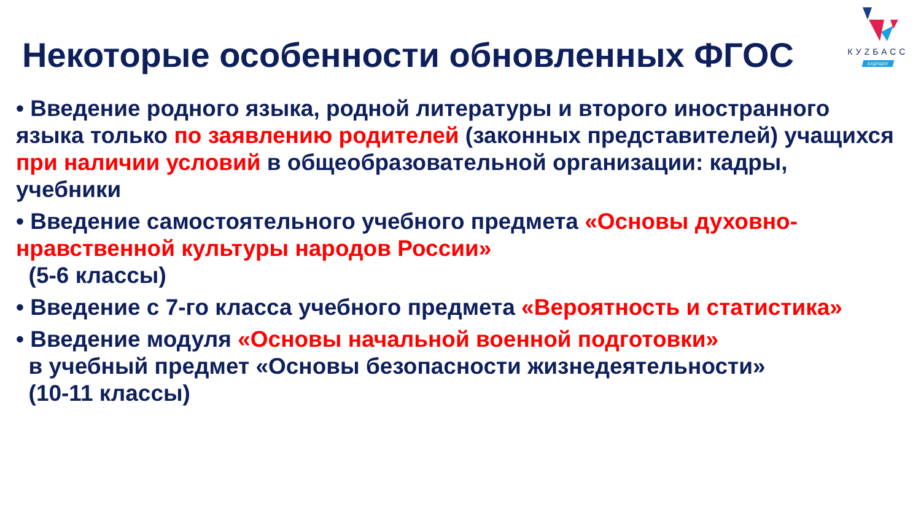КУZБАСС
БУДУЩЕЕ
Некоторые особенности обновленных ФГОС
• Введение родного языка, родной литературы и второго иностранного языка только по заявлению родителей (законных представителей) учащихся при наличии условий в общеобразовательной организации: кадры, учебники
• Введение самостоятельного учебного предмета «Основы духовно-нравственной культуры народов России»
(5-6 классы)
• Введение с 7-го класса учебного предмета «Вероятность и статистика»
• Введение модуля «Основы начальной военной подготовки»
в учебный предмет «Основы безопасности жизнедеятельности»
(10-11 классы)